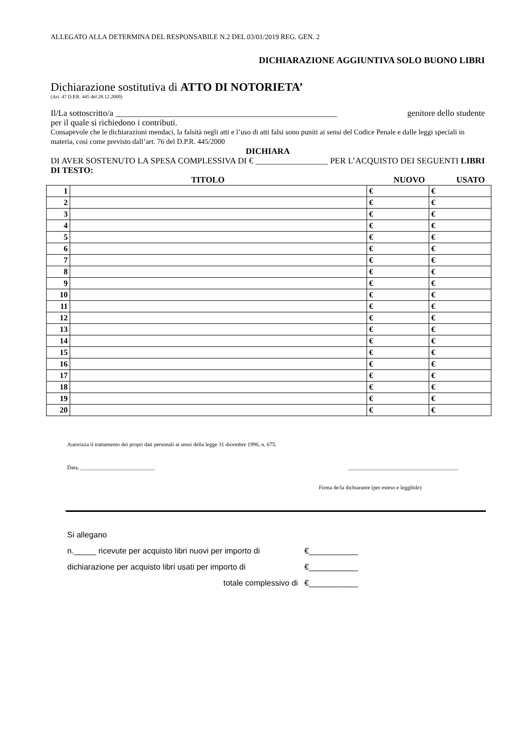ALLEGATO ALLA DETERMINA DEL RESPONSABILE N.2 DEL 03/01/2019 REG. GEN. 2
DICHIARAZIONE AGGIUNTIVA SOLO BUONO LIBRI
Dichiarazione sostitutiva di ATTO DI NOTORIETA’
(Art. 47 D.P.R. 445 del 28.12.2000)
Il/La sottoscritto/a ____________________________________________________ genitore dello studente
per il quale si richiedono i contributi.
Consapevole che le dichiarazioni mendaci, la falsità negli atti e l’uso di atti falsi sono puniti ai sensi del Codice Penale e dalle leggi speciali in materia, così come previsto dall’art. 76 del D.P.R. 445/2000
DICHIARA
DI AVER SOSTENUTO LA SPESA COMPLESSIVA DI € _________________ PER L’ACQUISTO DEI SEGUENTI LIBRI DI TESTO:
TITOLO NUOVO USATO
| 1 | | € | € |
| 2 | | € | € |
| 3 | | € | € |
| 4 | | € | € |
| 5 | | € | € |
| 6 | | € | € |
| 7 | | € | € |
| 8 | | € | € |
| 9 | | € | € |
| 10 | | € | € |
| 11 | | € | € |
| 12 | | € | € |
| 13 | | € | € |
| 14 | | € | € |
| 15 | | € | € |
| 16 | | € | € |
| 17 | | € | € |
| 18 | | € | € |
| 19 | | € | € |
| 20 | | € | € |
Autorizza il trattamento dei propri dati personali ai sensi della legge 31 dicembre 1996, n. 675.
Data, ___________________________ ________________________________________
Firma de/la dichiarante (per esteso e leggibile)
Si allegano
n._____ ricevute per acquisto libri nuovi per importo di €___________
dichiarazione per acquisto libri usati per importo di €___________
totale complessivo di €___________